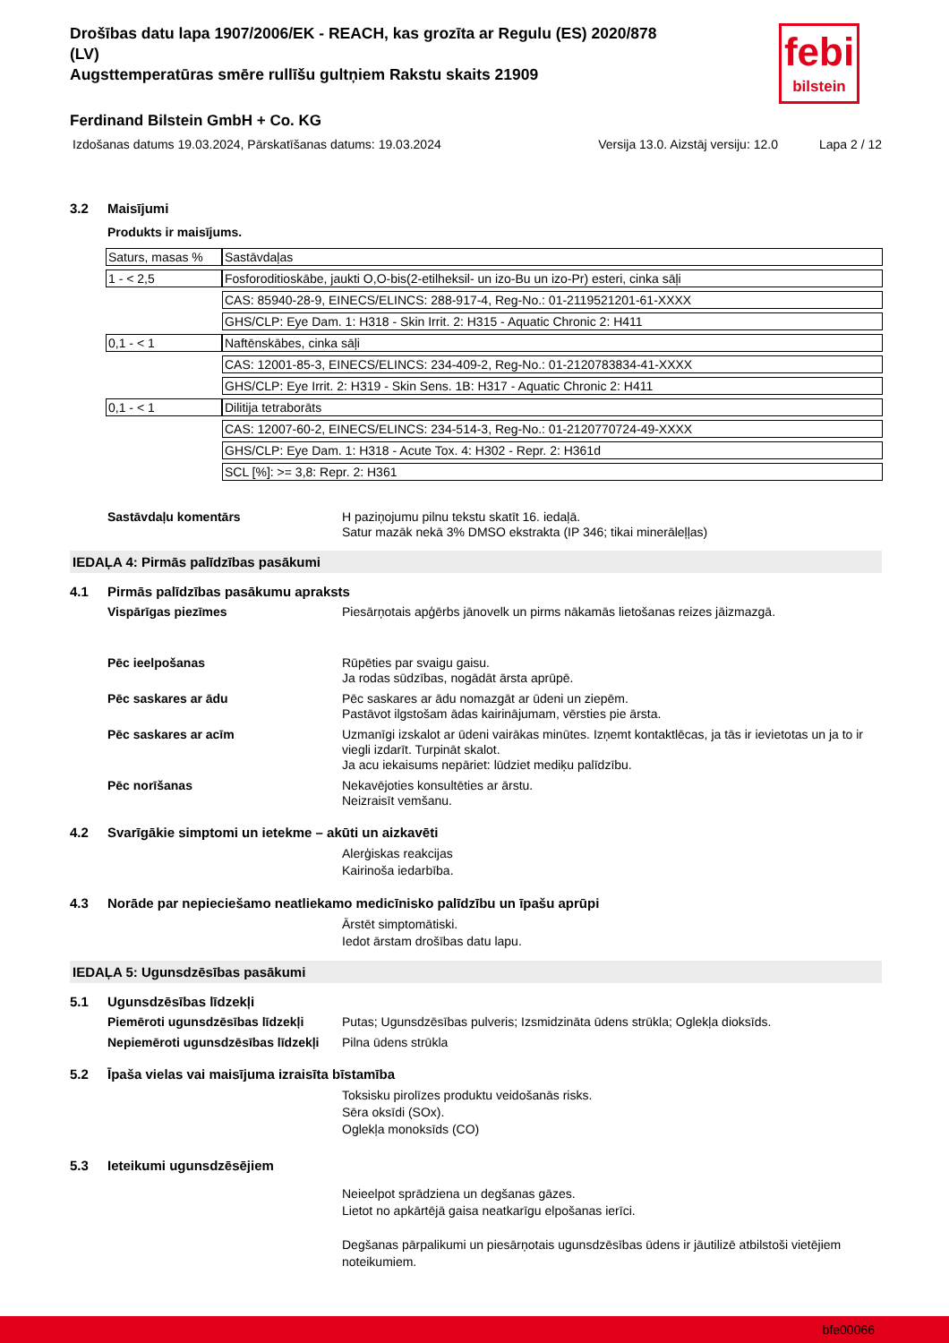febi
bilstein
Drošības datu lapa 1907/2006/EK - REACH, kas grozīta ar Regulu (ES) 2020/878
(LV)
Augsttemperatūras smēre rullīšu gultņiem Rakstu skaits 21909
Ferdinand Bilstein GmbH + Co. KG
Izdošanas datums 19.03.2024, Pārskatīšanas datums: 19.03.2024 Versija 13.0. Aizstāj versiju: 12.0 Lapa 2 / 12
3.2 Maisījumi
Produkts ir maisījums.
| Saturs, masas % | Sastāvdaļas |
| 1 - < 2,5 | Fosforoditioskābe, jaukti O,O-bis(2-etilheksil- un izo-Bu un izo-Pr) esteri, cinka sāļi |
| | CAS: 85940-28-9, EINECS/ELINCS: 288-917-4, Reg-No.: 01-2119521201-61-XXXX |
| | GHS/CLP: Eye Dam. 1: H318 - Skin Irrit. 2: H315 - Aquatic Chronic 2: H411 |
| 0,1 - < 1 | Naftēnskābes, cinka sāļi |
| | CAS: 12001-85-3, EINECS/ELINCS: 234-409-2, Reg-No.: 01-2120783834-41-XXXX |
| | GHS/CLP: Eye Irrit. 2: H319 - Skin Sens. 1B: H317 - Aquatic Chronic 2: H411 |
| 0,1 - < 1 | Dilitija tetraborāts |
| | CAS: 12007-60-2, EINECS/ELINCS: 234-514-3, Reg-No.: 01-2120770724-49-XXXX |
| | GHS/CLP: Eye Dam. 1: H318 - Acute Tox. 4: H302 - Repr. 2: H361d |
| | SCL [%]: >= 3,8: Repr. 2: H361 |
Sastāvdaļu komentārs H paziņojumu pilnu tekstu skatīt 16. iedaļā.
Satur mazāk nekā 3% DMSO ekstrakta (IP 346; tikai minerāleļļas)
IEDAĻA 4: Pirmās palīdzības pasākumi
4.1 Pirmās palīdzības pasākumu apraksts
Vispārīgas piezīmes Piesārņotais apģērbs jānovelk un pirms nākamās lietošanas reizes jāizmazgā.
Pēc ieelpošanas Rūpēties par svaigu gaisu.
Ja rodas sūdzības, nogādāt ārsta aprūpē.
Pēc saskares ar ādu Pēc saskares ar ādu nomazgāt ar ūdeni un ziepēm.
Pastāvot ilgstošam ādas kairinājumam, vērsties pie ārsta.
Pēc saskares ar acīm Uzmanīgi izskalot ar ūdeni vairākas minūtes. Izņemt kontaktlēcas, ja tās ir ievietotas un ja to ir viegli izdarīt. Turpināt skalot.
Ja acu iekaisums nepāriet: lūdziet mediķu palīdzību.
Pēc norīšanas Nekavējoties konsultēties ar ārstu.
Neizraisīt vemšanu.
4.2 Svarīgākie simptomi un ietekme – akūti un aizkavēti
Alerģiskas reakcijas
Kairinoša iedarbība.
4.3 Norāde par nepieciešamo neatliekamo medicīnisko palīdzību un īpašu aprūpi
Ārstēt simptomātiski.
Iedot ārstam drošības datu lapu.
IEDAĻA 5: Ugunsdzēsības pasākumi
5.1 Ugunsdzēsības līdzekļi
Piemēroti ugunsdzēsības līdzekļi
Putas; Ugunsdzēsības pulveris; Izsmidzināta ūdens strūkla; Oglekļa dioksīds.
Nepiemēroti ugunsdzēsības līdzekļi
Pilna ūdens strūkla
5.2 Īpaša vielas vai maisījuma izraisīta bīstamība
Toksisku pirolīzes produktu veidošanās risks.
Sēra oksīdi (SOx).
Oglekļa monoksīds (CO)
5.3 Ieteikumi ugunsdzēsējiem
Neieelpot sprādziena un degšanas gāzes.
Lietot no apkārtējā gaisa neatkarīgu elpošanas ierīci.
Degšanas pārpalikumi un piesārņotais ugunsdzēsības ūdens ir jāutilizē atbilstoši vietējiem noteikumiem.
bfe00066